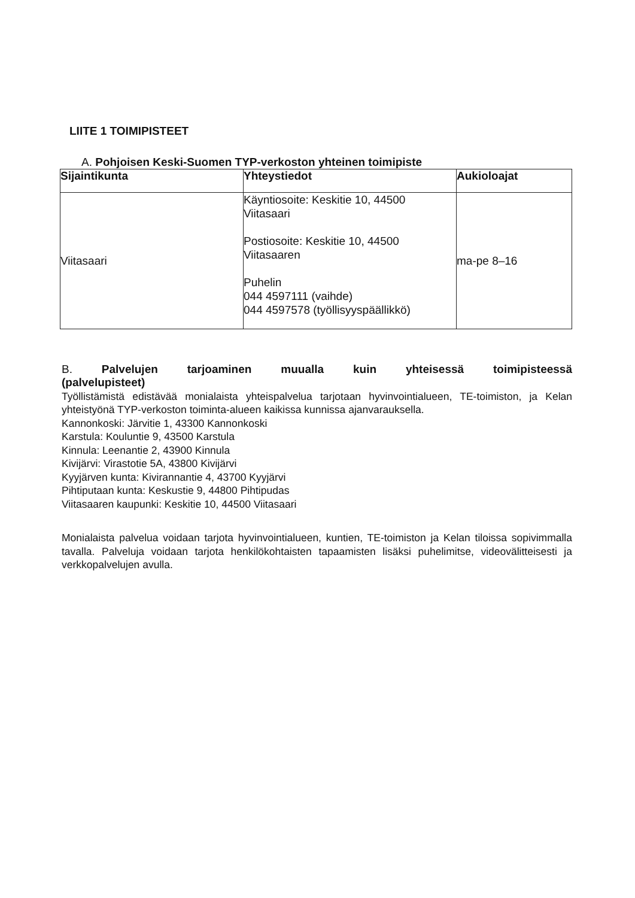LIITE 1 TOIMIPISTEET
A. Pohjoisen Keski-Suomen TYP-verkoston yhteinen toimipiste
| Sijaintikunta | Yhteystiedot | Aukioloajat |
| --- | --- | --- |
| Viitasaari | Käyntiosoite: Keskitie 10, 44500 Viitasaari Postiosoite: Keskitie 10, 44500 Viitasaaren Puhelin 044 4597111 (vaihde) 044 4597578 (työllisyyspäällikkö) | ma-pe 8–16 |
B. Palvelujen tarjoaminen muualla kuin yhteisessä toimipisteessä
(palvelupisteet)
Työllistämistä edistävää monialaista yhteispalvelua tarjotaan hyvinvointialueen, TE-toimiston, ja Kelan yhteistyönä TYP-verkoston toiminta-alueen kaikissa kunnissa ajanvarauksella.
Kannonkoski: Järvitie 1, 43300 Kannonkoski
Karstula: Kouluntie 9, 43500 Karstula
Kinnula: Leenantie 2, 43900 Kinnula
Kivijärvi: Virastotie 5A, 43800 Kivijärvi
Kyyjärven kunta: Kivirannantie 4, 43700 Kyyjärvi
Pihtiputaan kunta: Keskustie 9, 44800 Pihtipudas
Viitasaaren kaupunki: Keskitie 10, 44500 Viitasaari
Monialaista palvelua voidaan tarjota hyvinvointialueen, kuntien, TE-toimiston ja Kelan tiloissa sopivimmalla tavalla. Palveluja voidaan tarjota henkilökohtaisten tapaamisten lisäksi puhelimitse, videovälitteisesti ja verkkopalvelujen avulla.